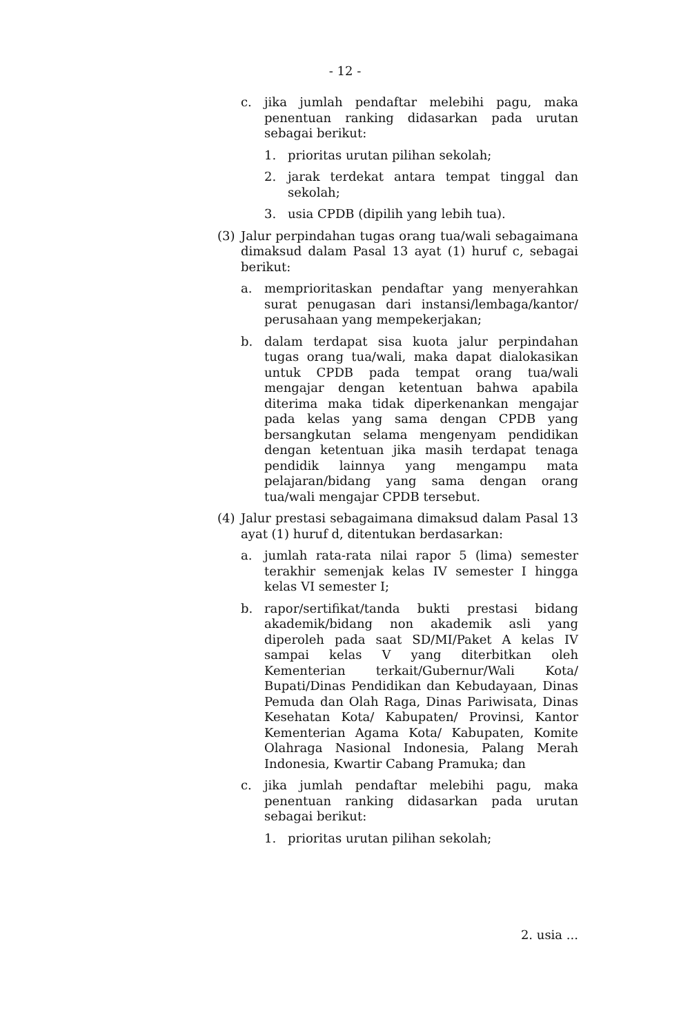- 12 -
c. jika jumlah pendaftar melebihi pagu, maka penentuan ranking didasarkan pada urutan sebagai berikut:
1. prioritas urutan pilihan sekolah;
2. jarak terdekat antara tempat tinggal dan sekolah;
3. usia CPDB (dipilih yang lebih tua).
(3) Jalur perpindahan tugas orang tua/wali sebagaimana dimaksud dalam Pasal 13 ayat (1) huruf c, sebagai berikut:
a. memprioritaskan pendaftar yang menyerahkan surat penugasan dari instansi/lembaga/kantor/ perusahaan yang mempekerjakan;
b. dalam terdapat sisa kuota jalur perpindahan tugas orang tua/wali, maka dapat dialokasikan untuk CPDB pada tempat orang tua/wali mengajar dengan ketentuan bahwa apabila diterima maka tidak diperkenankan mengajar pada kelas yang sama dengan CPDB yang bersangkutan selama mengenyam pendidikan dengan ketentuan jika masih terdapat tenaga pendidik lainnya yang mengampu mata pelajaran/bidang yang sama dengan orang tua/wali mengajar CPDB tersebut.
(4) Jalur prestasi sebagaimana dimaksud dalam Pasal 13 ayat (1) huruf d, ditentukan berdasarkan:
a. jumlah rata-rata nilai rapor 5 (lima) semester terakhir semenjak kelas IV semester I hingga kelas VI semester I;
b. rapor/sertifikat/tanda bukti prestasi bidang akademik/bidang non akademik asli yang diperoleh pada saat SD/MI/Paket A kelas IV sampai kelas V yang diterbitkan oleh Kementerian terkait/Gubernur/Wali Kota/ Bupati/Dinas Pendidikan dan Kebudayaan, Dinas Pemuda dan Olah Raga, Dinas Pariwisata, Dinas Kesehatan Kota/ Kabupaten/ Provinsi, Kantor Kementerian Agama Kota/ Kabupaten, Komite Olahraga Nasional Indonesia, Palang Merah Indonesia, Kwartir Cabang Pramuka; dan
c. jika jumlah pendaftar melebihi pagu, maka penentuan ranking didasarkan pada urutan sebagai berikut:
1. prioritas urutan pilihan sekolah;
2. usia ...